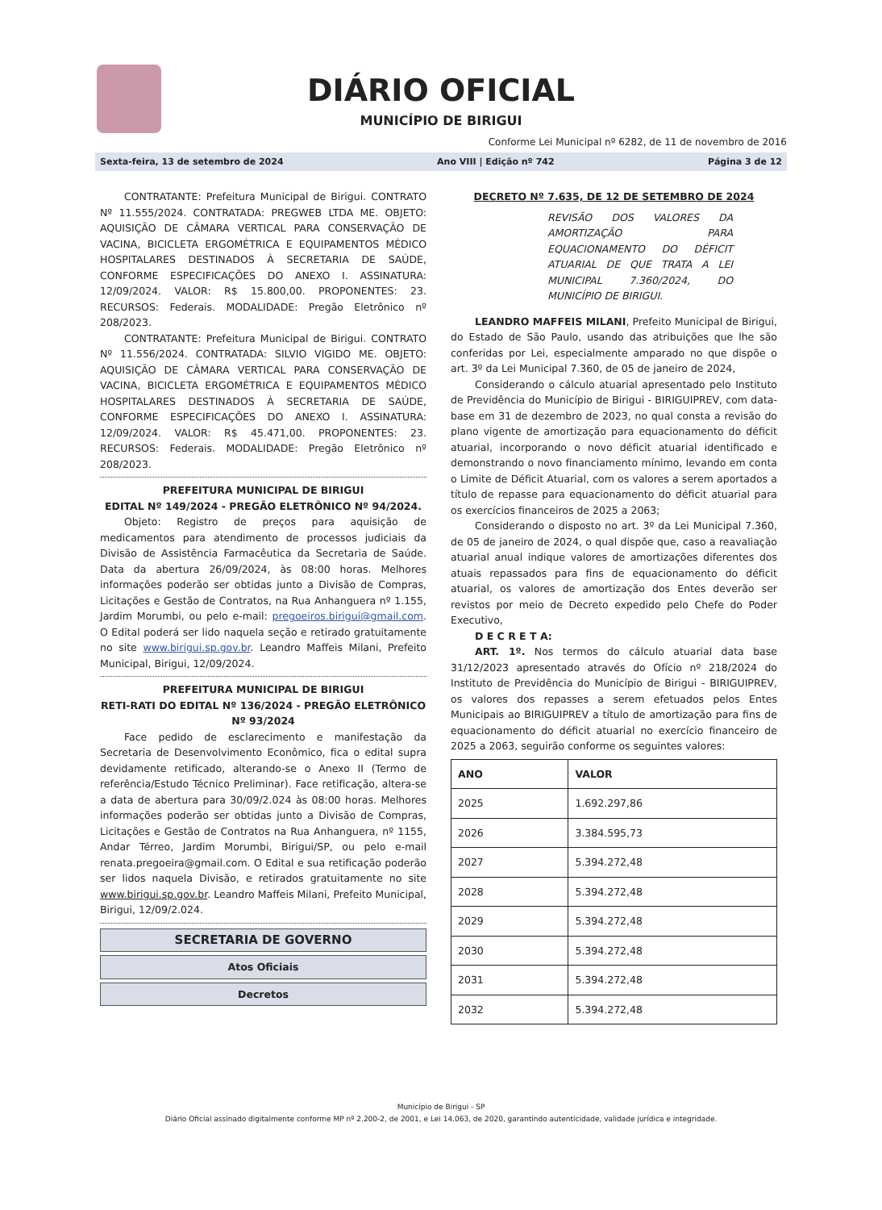DIÁRIO OFICIAL
MUNICÍPIO DE BIRIGUI
Conforme Lei Municipal nº 6282, de 11 de novembro de 2016
Sexta-feira, 13 de setembro de 2024 Ano VIII | Edição nº 742 Página 3 de 12
CONTRATANTE: Prefeitura Municipal de Birigui. CONTRATO Nº 11.555/2024. CONTRATADA: PREGWEB LTDA ME. OBJETO: AQUISIÇÃO DE CÂMARA VERTICAL PARA CONSERVAÇÃO DE VACINA, BICICLETA ERGOMÉTRICA E EQUIPAMENTOS MÉDICO HOSPITALARES DESTINADOS À SECRETARIA DE SAÚDE, CONFORME ESPECIFICAÇÕES DO ANEXO I. ASSINATURA: 12/09/2024. VALOR: R$ 15.800,00. PROPONENTES: 23. RECURSOS: Federais. MODALIDADE: Pregão Eletrônico nº 208/2023.
CONTRATANTE: Prefeitura Municipal de Birigui. CONTRATO Nº 11.556/2024. CONTRATADA: SILVIO VIGIDO ME. OBJETO: AQUISIÇÃO DE CÂMARA VERTICAL PARA CONSERVAÇÃO DE VACINA, BICICLETA ERGOMÉTRICA E EQUIPAMENTOS MÉDICO HOSPITALARES DESTINADOS À SECRETARIA DE SAÚDE, CONFORME ESPECIFICAÇÕES DO ANEXO I. ASSINATURA: 12/09/2024. VALOR: R$ 45.471,00. PROPONENTES: 23. RECURSOS: Federais. MODALIDADE: Pregão Eletrônico nº 208/2023.
PREFEITURA MUNICIPAL DE BIRIGUI
EDITAL Nº 149/2024 - PREGÃO ELETRÔNICO Nº 94/2024.
Objeto: Registro de preços para aquisição de medicamentos para atendimento de processos judiciais da Divisão de Assistência Farmacêutica da Secretaria de Saúde. Data da abertura 26/09/2024, às 08:00 horas. Melhores informações poderão ser obtidas junto a Divisão de Compras, Licitações e Gestão de Contratos, na Rua Anhanguera nº 1.155, Jardim Morumbi, ou pelo e-mail: pregoeiros.birigui@gmail.com. O Edital poderá ser lido naquela seção e retirado gratuitamente no site www.birigui.sp.gov.br. Leandro Maffeis Milani, Prefeito Municipal, Birigui, 12/09/2024.
PREFEITURA MUNICIPAL DE BIRIGUI
RETI-RATI DO EDITAL Nº 136/2024 - PREGÃO ELETRÔNICO Nº 93/2024
Face pedido de esclarecimento e manifestação da Secretaria de Desenvolvimento Econômico, fica o edital supra devidamente retificado, alterando-se o Anexo II (Termo de referência/Estudo Técnico Preliminar). Face retificação, altera-se a data de abertura para 30/09/2.024 às 08:00 horas. Melhores informações poderão ser obtidas junto a Divisão de Compras, Licitações e Gestão de Contratos na Rua Anhanguera, nº 1155, Andar Térreo, Jardim Morumbi, Birigui/SP, ou pelo e-mail renata.pregoeira@gmail.com. O Edital e sua retificação poderão ser lidos naquela Divisão, e retirados gratuitamente no site www.birigui.sp.gov.br. Leandro Maffeis Milani, Prefeito Municipal, Birigui, 12/09/2.024.
SECRETARIA DE GOVERNO
Atos Oficiais
Decretos
DECRETO Nº 7.635, DE 12 DE SETEMBRO DE 2024
REVISÃO DOS VALORES DA AMORTIZAÇÃO PARA EQUACIONAMENTO DO DÉFICIT ATUARIAL DE QUE TRATA A LEI MUNICIPAL 7.360/2024, DO MUNICÍPIO DE BIRIGUI.
LEANDRO MAFFEIS MILANI, Prefeito Municipal de Birigui, do Estado de São Paulo, usando das atribuições que lhe são conferidas por Lei, especialmente amparado no que dispõe o art. 3º da Lei Municipal 7.360, de 05 de janeiro de 2024,
Considerando o cálculo atuarial apresentado pelo Instituto de Previdência do Município de Birigui - BIRIGUIPREV, com data-base em 31 de dezembro de 2023, no qual consta a revisão do plano vigente de amortização para equacionamento do déficit atuarial, incorporando o novo déficit atuarial identificado e demonstrando o novo financiamento mínimo, levando em conta o Limite de Déficit Atuarial, com os valores a serem aportados a título de repasse para equacionamento do déficit atuarial para os exercícios financeiros de 2025 a 2063;
Considerando o disposto no art. 3º da Lei Municipal 7.360, de 05 de janeiro de 2024, o qual dispõe que, caso a reavaliação atuarial anual indique valores de amortizações diferentes dos atuais repassados para fins de equacionamento do déficit atuarial, os valores de amortização dos Entes deverão ser revistos por meio de Decreto expedido pelo Chefe do Poder Executivo,
D E C R E T A:
ART. 1º. Nos termos do cálculo atuarial data base 31/12/2023 apresentado através do Ofício nº 218/2024 do Instituto de Previdência do Município de Birigui - BIRIGUIPREV, os valores dos repasses a serem efetuados pelos Entes Municipais ao BIRIGUIPREV a título de amortização para fins de equacionamento do déficit atuarial no exercício financeiro de 2025 a 2063, seguirão conforme os seguintes valores:
| ANO | VALOR |
| --- | --- |
| 2025 | 1.692.297,86 |
| 2026 | 3.384.595,73 |
| 2027 | 5.394.272,48 |
| 2028 | 5.394.272,48 |
| 2029 | 5.394.272,48 |
| 2030 | 5.394.272,48 |
| 2031 | 5.394.272,48 |
| 2032 | 5.394.272,48 |
Município de Birigui - SP
Diário Oficial assinado digitalmente conforme MP nº 2.200-2, de 2001, e Lei 14.063, de 2020, garantindo autenticidade, validade jurídica e integridade.